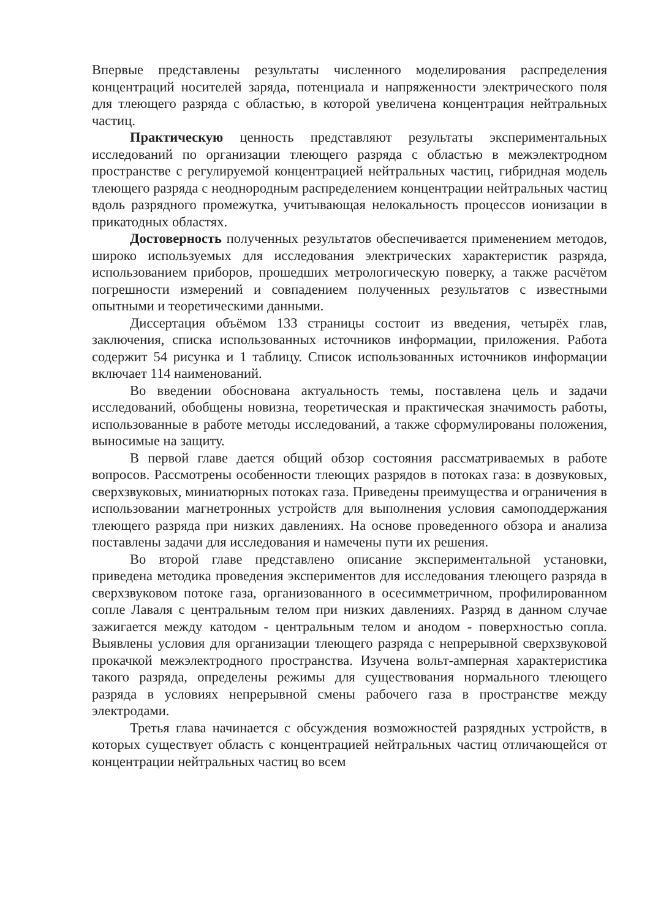Впервые представлены результаты численного моделирования распределения концентраций носителей заряда, потенциала и напряженности электрического поля для тлеющего разряда с областью, в которой увеличена концентрация нейтральных частиц.
Практическую ценность представляют результаты экспериментальных исследований по организации тлеющего разряда с областью в межэлектродном пространстве с регулируемой концентрацией нейтральных частиц, гибридная модель тлеющего разряда с неоднородным распределением концентрации нейтральных частиц вдоль разрядного промежутка, учитывающая нелокальность процессов ионизации в прикатодных областях.
Достоверность полученных результатов обеспечивается применением методов, широко используемых для исследования электрических характеристик разряда, использованием приборов, прошедших метрологическую поверку, а также расчётом погрешности измерений и совпадением полученных результатов с известными опытными и теоретическими данными.
Диссертация объёмом 133 страницы состоит из введения, четырёх глав, заключения, списка использованных источников информации, приложения. Работа содержит 54 рисунка и 1 таблицу. Список использованных источников информации включает 114 наименований.
Во введении обоснована актуальность темы, поставлена цель и задачи исследований, обобщены новизна, теоретическая и практическая значимость работы, использованные в работе методы исследований, а также сформулированы положения, выносимые на защиту.
В первой главе дается общий обзор состояния рассматриваемых в работе вопросов. Рассмотрены особенности тлеющих разрядов в потоках газа: в дозвуковых, сверхзвуковых, миниатюрных потоках газа. Приведены преимущества и ограничения в использовании магнетронных устройств для выполнения условия самоподдержания тлеющего разряда при низких давлениях. На основе проведенного обзора и анализа поставлены задачи для исследования и намечены пути их решения.
Во второй главе представлено описание экспериментальной установки, приведена методика проведения экспериментов для исследования тлеющего разряда в сверхзвуковом потоке газа, организованного в осесимметричном, профилированном сопле Лаваля с центральным телом при низких давлениях. Разряд в данном случае зажигается между катодом - центральным телом и анодом - поверхностью сопла. Выявлены условия для организации тлеющего разряда с непрерывной сверхзвуковой прокачкой межэлектродного пространства. Изучена вольт-амперная характеристика такого разряда, определены режимы для существования нормального тлеющего разряда в условиях непрерывной смены рабочего газа в пространстве между электродами.
Третья глава начинается с обсуждения возможностей разрядных устройств, в которых существует область с концентрацией нейтральных частиц отличающейся от концентрации нейтральных частиц во всем